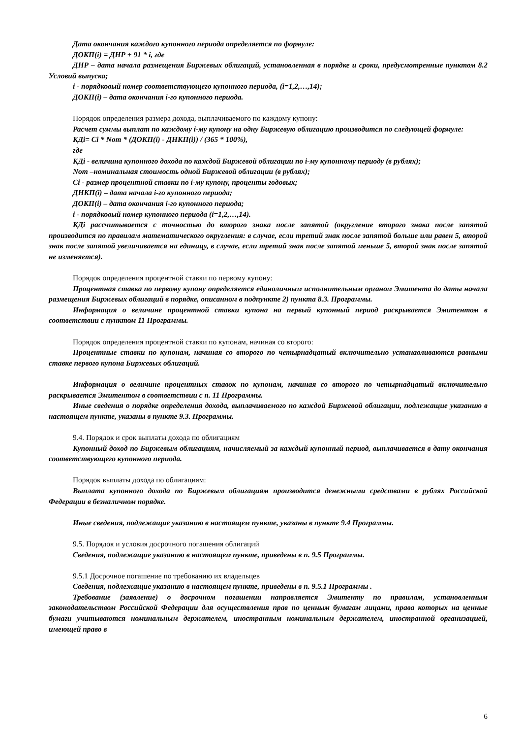Дата окончания каждого купонного периода определяется по формуле:
ДОКП(i) = ДНР + 91 * i, где
ДНР – дата начала размещения Биржевых облигаций, установленная в порядке и сроки, предусмотренные пунктом 8.2 Условий выпуска;
i - порядковый номер соответствующего купонного периода, (i=1,2,…,14);
ДОКП(i) – дата окончания i-го купонного периода.
Порядок определения размера дохода, выплачиваемого по каждому купону:
Расчет суммы выплат по каждому i-му купону на одну Биржевую облигацию производится по следующей формуле:
КДi= Ci * Nom * (ДОКП(i) - ДНКП(i)) / (365 * 100%),
где
КДi - величина купонного дохода по каждой Биржевой облигации по i-му купонному периоду (в рублях);
Nom –номинальная стоимость одной Биржевой облигации (в рублях);
Ci - размер процентной ставки по i-му купону, проценты годовых;
ДНКП(i) – дата начала i-го купонного периода;
ДОКП(i) – дата окончания i-го купонного периода;
i - порядковый номер купонного периода (i=1,2,…,14).
КДi рассчитывается с точностью до второго знака после запятой (округление второго знака после запятой производится по правилам математического округления: в случае, если третий знак после запятой больше или равен 5, второй знак после запятой увеличивается на единицу, в случае, если третий знак после запятой меньше 5, второй знак после запятой не изменяется).
Порядок определения процентной ставки по первому купону:
Процентная ставка по первому купону определяется единоличным исполнительным органом Эмитента до даты начала размещения Биржевых облигаций в порядке, описанном в подпункте 2) пункта 8.3. Программы.
Информация о величине процентной ставки купона на первый купонный период раскрывается Эмитентом в соответствии с пунктом 11 Программы.
Порядок определения процентной ставки по купонам, начиная со второго:
Процентные ставки по купонам, начиная со второго по четырнадцатый включительно устанавливаются равными ставке первого купона Биржевых облигаций.
Информация о величине процентных ставок по купонам, начиная со второго по четырнадцатый включительно раскрывается Эмитентом в соответствии с п. 11 Программы.
Иные сведения о порядке определения дохода, выплачиваемого по каждой Биржевой облигации, подлежащие указанию в настоящем пункте, указаны в пункте 9.3. Программы.
9.4. Порядок и срок выплаты дохода по облигациям
Купонный доход по Биржевым облигациям, начисляемый за каждый купонный период, выплачивается в дату окончания соответствующего купонного периода.
Порядок выплаты дохода по облигациям:
Выплата купонного дохода по Биржевым облигациям производится денежными средствами в рублях Российской Федерации в безналичном порядке.
Иные сведения, подлежащие указанию в настоящем пункте, указаны в пункте 9.4 Программы.
9.5. Порядок и условия досрочного погашения облигаций
Сведения, подлежащие указанию в настоящем пункте, приведены в п. 9.5 Программы.
9.5.1 Досрочное погашение по требованию их владельцев
Сведения, подлежащие указанию в настоящем пункте, приведены в п. 9.5.1 Программы .
Требование (заявление) о досрочном погашении направляется Эмитенту по правилам, установленным законодательством Российской Федерации для осуществления прав по ценным бумагам лицами, права которых на ценные бумаги учитываются номинальным держателем, иностранным номинальным держателем, иностранной организацией, имеющей право в
6